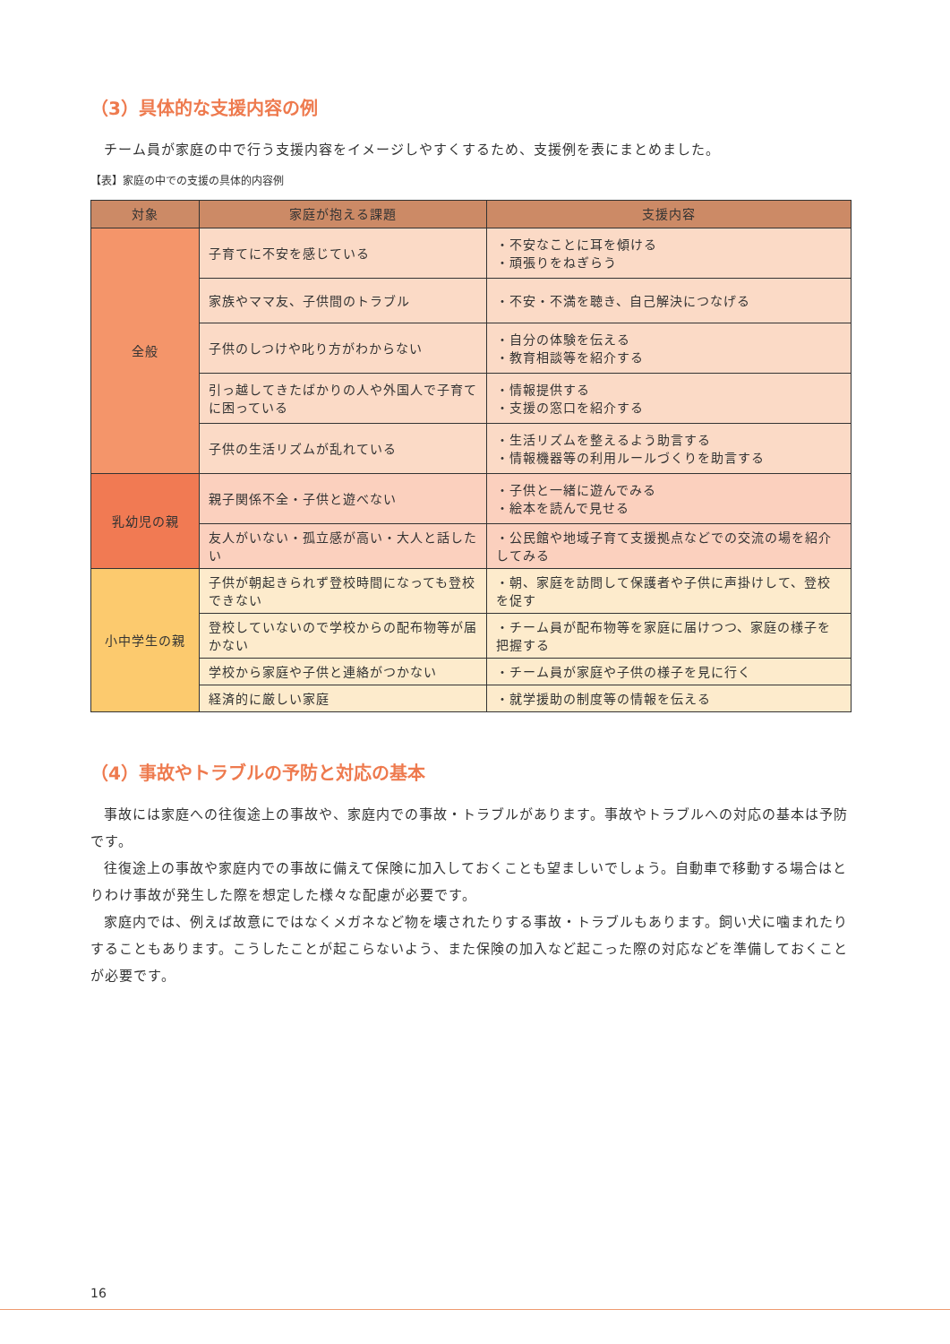（3）具体的な支援内容の例
チーム員が家庭の中で行う支援内容をイメージしやすくするため、支援例を表にまとめました。
【表】家庭の中での支援の具体的内容例
| 対象 | 家庭が抱える課題 | 支援内容 |
| --- | --- | --- |
| 全般 | 子育てに不安を感じている | ・不安なことに耳を傾ける ・頑張りをねぎらう |
| | 家族やママ友、子供間のトラブル | ・不安・不満を聴き、自己解決につなげる |
| | 子供のしつけや叱り方がわからない | ・自分の体験を伝える ・教育相談等を紹介する |
| | 引っ越してきたばかりの人や外国人で子育てに困っている | ・情報提供する ・支援の窓口を紹介する |
| | 子供の生活リズムが乱れている | ・生活リズムを整えるよう助言する ・情報機器等の利用ルールづくりを助言する |
| 乳幼児の親 | 親子関係不全・子供と遊べない | ・子供と一緒に遊んでみる ・絵本を読んで見せる |
| | 友人がいない・孤立感が高い・大人と話したい | ・公民館や地域子育て支援拠点などでの交流の場を紹介してみる |
| 小中学生の親 | 子供が朝起きられず登校時間になっても登校できない | ・朝、家庭を訪問して保護者や子供に声掛けして、登校を促す |
| | 登校していないので学校からの配布物等が届かない | ・チーム員が配布物等を家庭に届けつつ、家庭の様子を把握する |
| | 学校から家庭や子供と連絡がつかない | ・チーム員が家庭や子供の様子を見に行く |
| | 経済的に厳しい家庭 | ・就学援助の制度等の情報を伝える |
（4）事故やトラブルの予防と対応の基本
事故には家庭への往復途上の事故や、家庭内での事故・トラブルがあります。事故やトラブルへの対応の基本は予防です。
往復途上の事故や家庭内での事故に備えて保険に加入しておくことも望ましいでしょう。自動車で移動する場合はとりわけ事故が発生した際を想定した様々な配慮が必要です。
家庭内では、例えば故意にではなくメガネなど物を壊されたりする事故・トラブルもあります。飼い犬に噛まれたりすることもあります。こうしたことが起こらないよう、また保険の加入など起こった際の対応などを準備しておくことが必要です。
16